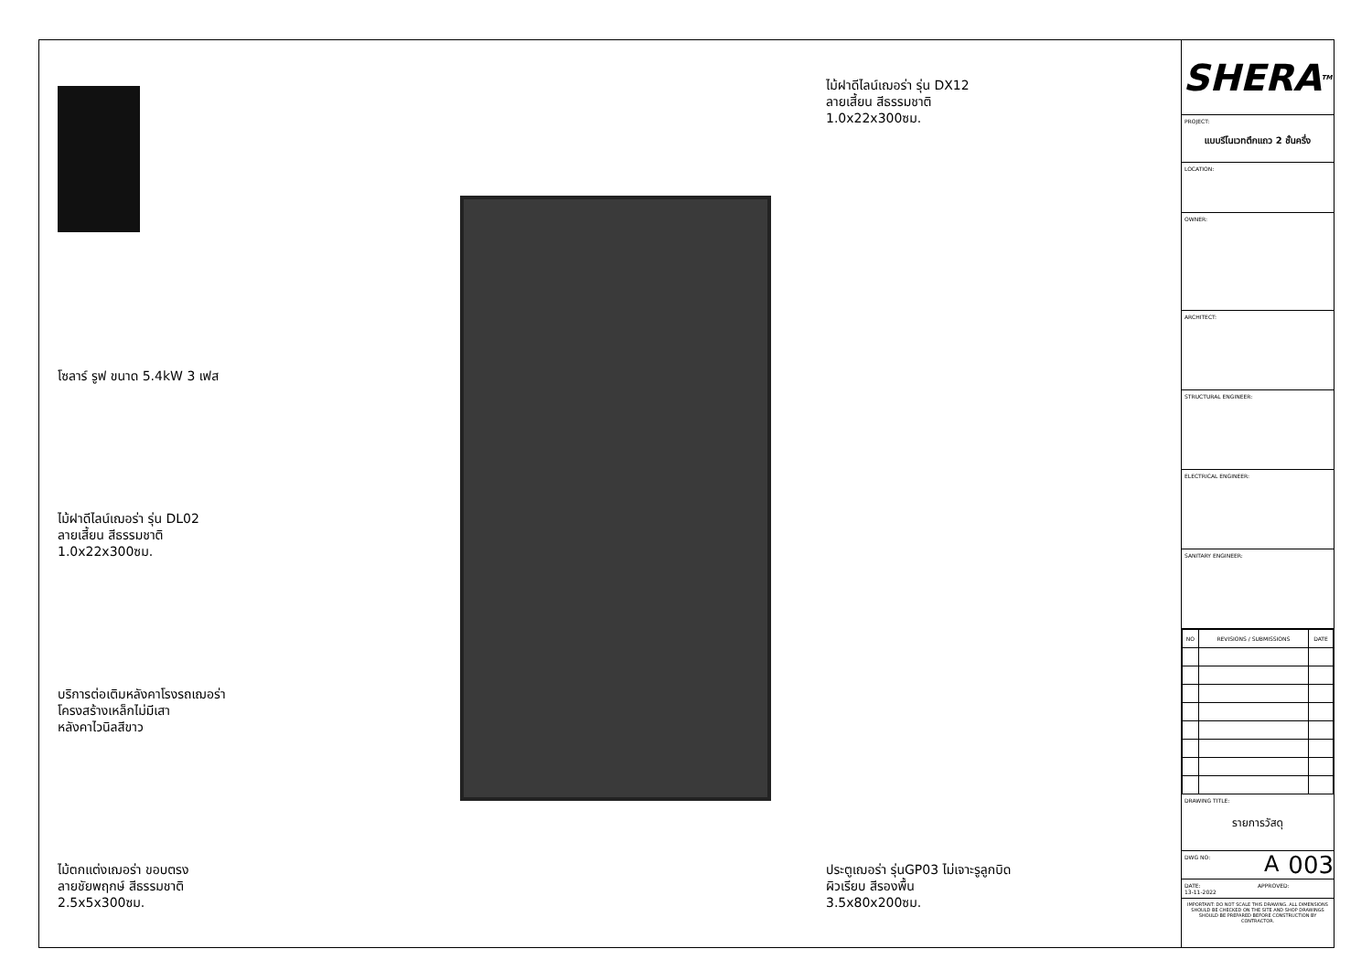โซลาร์ รูฟ ขนาด 5.4kW 3 เฟส
ไม้ฝาดีไลน์เฌอร่า รุ่น DL02
ลายเสี้ยน สีธรรมชาติ
1.0x22x300ซม.
บริการต่อเติมหลังคาโรงรถเฌอร่า
โครงสร้างเหล็กไม่มีเสา
หลังคาไวนิลสีขาว
ไม้ตกแต่งเฌอร่า ขอบตรง
ลายชัยพฤกษ์ สีธรรมชาติ
2.5x5x300ซม.
ไม้ฝาดีไลน์เฌอร่า รุ่น DX12
ลายเสี้ยน สีธรรมชาติ
1.0x22x300ซม.
ประตูเฌอร่า รุ่นGP03 ไม่เจาะรูลูกบิด
ผิวเรียบ สีรองพื้น
3.5x80x200ซม.
SHERA<sup>TM</sup>
PROJECT:
แบบรีโนเวทตึกแถว 2 ชั้นครึ่ง
LOCATION:
OWNER:
ARCHITECT:
STRUCTURAL ENGINEER:
ELECTRICAL ENGINEER:
SANITARY ENGINEER:
| NO | REVISIONS / SUBMISSIONS | DATE |
| --- | --- | --- |
DRAWING TITLE:
รายการวัสดุ
DWG NO: A 003
DATE:
13-11-2022 APPROVED:
IMPORTANT: DO NOT SCALE THIS DRAWING. ALL DIMENSIONS SHOULD BE CHECKED ON THE SITE AND SHOP DRAWINGS SHOULD BE PREPARED BEFORE CONSTRUCTION BY CONTRACTOR.